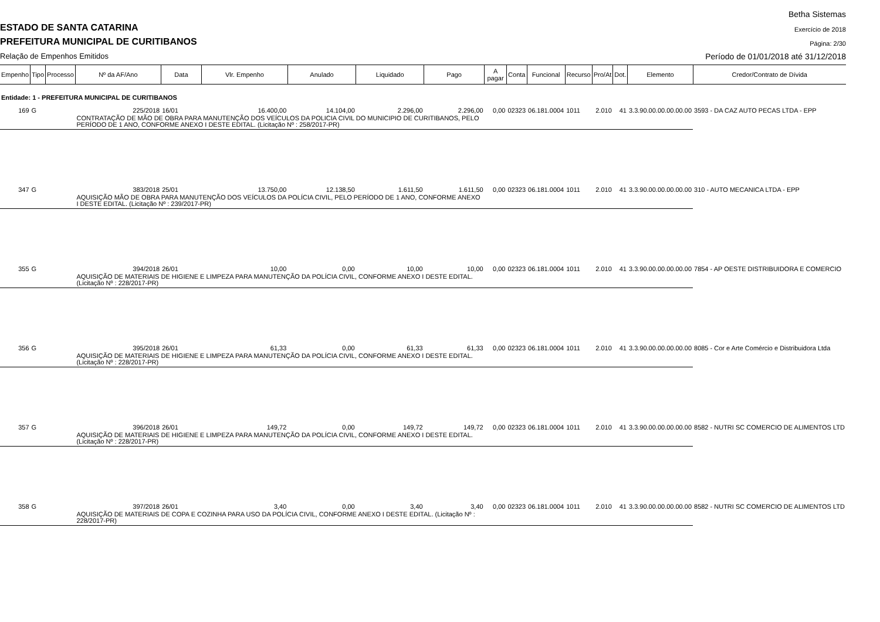Betha Sistemas
ESTADO DE SANTA CATARINA Exercício de 2018
PREFEITURA MUNICIPAL DE CURITIBANOS
Página: 2/30
Relação de Empenhos Emitidos
Período de 01/01/2018 até 31/12/2018
| Empenho | Tipo | Processo | Nº da AF/Ano | Data | Vlr. Empenho | Anulado | Liquidado | Pago | A pagar | Conta | Funcional | Recurso | Pro/At | Dot. | Elemento | Credor/Contrato de Dívida |
| --- | --- | --- | --- | --- | --- | --- | --- | --- | --- | --- | --- | --- | --- | --- | --- | --- |
| Entidade: 1 - PREFEITURA MUNICIPAL DE CURITIBANOS | | | | | | | | | | | | | | | | |
| 169 | G | | 225/2018 | 16/01 | 16.400,00 | 14.104,00 | 2.296,00 | 2.296,00 | 0,00 | 02323 | 06.181.0004 | 1011 | 2.010 | 41 | 3.3.90.00.00.00.00.00 | 3593 - DA CAZ AUTO PECAS LTDA - EPP |
| | | | CONTRATAÇÃO DE MÃO DE OBRA PARA MANUTENÇÃO DOS VEÍCULOS DA POLICIA CIVIL DO MUNICIPIO DE CURITIBANOS, PELO PERÍODO DE 1 ANO, CONFORME ANEXO I DESTE EDITAL. (Licitação Nº : 258/2017-PR) | | | | | | | | | | | | | |
| 347 | G | | 383/2018 | 25/01 | 13.750,00 | 12.138,50 | 1.611,50 | 1.611,50 | 0,00 | 02323 | 06.181.0004 | 1011 | 2.010 | 41 | 3.3.90.00.00.00.00.00 | 310 - AUTO MECANICA LTDA - EPP |
| | | | AQUISIÇÃO MÃO DE OBRA PARA MANUTENÇÃO DOS VEÍCULOS DA POLÍCIA CIVIL, PELO PERÍODO DE 1 ANO, CONFORME ANEXO I DESTE EDITAL. (Licitação Nº : 239/2017-PR) | | | | | | | | | | | | | |
| 355 | G | | 394/2018 | 26/01 | 10,00 | 0,00 | 10,00 | 10,00 | 0,00 | 02323 | 06.181.0004 | 1011 | 2.010 | 41 | 3.3.90.00.00.00.00.00 | 7854 - AP OESTE DISTRIBUIDORA E COMERCIO |
| | | | AQUISIÇÃO DE MATERIAIS DE HIGIENE E LIMPEZA PARA MANUTENÇÃO DA POLÍCIA CIVIL, CONFORME ANEXO I DESTE EDITAL. (Licitação Nº : 228/2017-PR) | | | | | | | | | | | | | |
| 356 | G | | 395/2018 | 26/01 | 61,33 | 0,00 | 61,33 | 61,33 | 0,00 | 02323 | 06.181.0004 | 1011 | 2.010 | 41 | 3.3.90.00.00.00.00.00 | 8085 - Cor e Arte Comércio e Distribuidora Ltda |
| | | | AQUISIÇÃO DE MATERIAIS DE HIGIENE E LIMPEZA PARA MANUTENÇÃO DA POLÍCIA CIVIL, CONFORME ANEXO I DESTE EDITAL. (Licitação Nº : 228/2017-PR) | | | | | | | | | | | | | |
| 357 | G | | 396/2018 | 26/01 | 149,72 | 0,00 | 149,72 | 149,72 | 0,00 | 02323 | 06.181.0004 | 1011 | 2.010 | 41 | 3.3.90.00.00.00.00.00 | 8582 - NUTRI SC COMERCIO DE ALIMENTOS LTD |
| | | | AQUISIÇÃO DE MATERIAIS DE HIGIENE E LIMPEZA PARA MANUTENÇÃO DA POLÍCIA CIVIL, CONFORME ANEXO I DESTE EDITAL. (Licitação Nº : 228/2017-PR) | | | | | | | | | | | | | |
| 358 | G | | 397/2018 | 26/01 | 3,40 | 0,00 | 3,40 | 3,40 | 0,00 | 02323 | 06.181.0004 | 1011 | 2.010 | 41 | 3.3.90.00.00.00.00.00 | 8582 - NUTRI SC COMERCIO DE ALIMENTOS LTD |
| | | | AQUISIÇÃO DE MATERIAIS DE COPA E COZINHA PARA USO DA POLÍCIA CIVIL, CONFORME ANEXO I DESTE EDITAL. (Licitação Nº : 228/2017-PR) | | | | | | | | | | | | | |